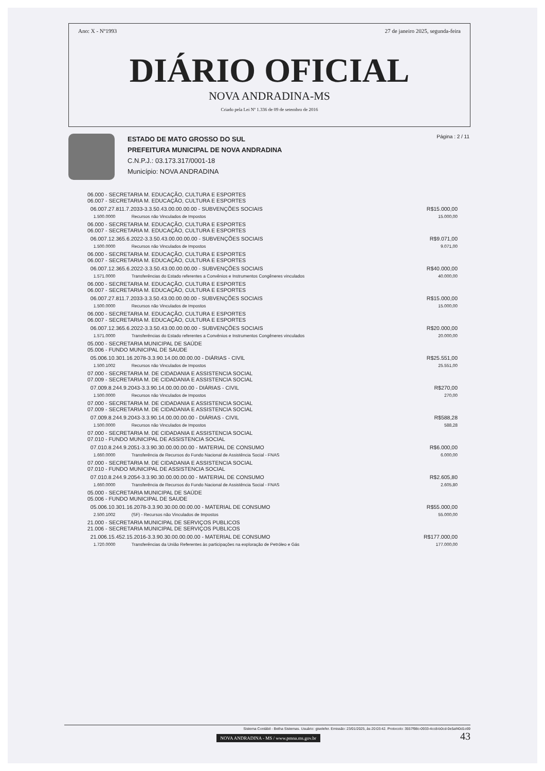Ano: X - Nº1993 27 de janeiro 2025, segunda-feira
DIÁRIO OFICIAL
NOVA ANDRADINA-MS
Criado pela Lei Nº 1.336 de 09 de setembro de 2016
ESTADO DE MATO GROSSO DO SUL
PREFEITURA MUNICIPAL DE NOVA ANDRADINA
C.N.P.J.: 03.173.317/0001-18
Município: NOVA ANDRADINA
Página : 2 / 11
| 06.000 - SECRETARIA M. EDUCAÇÃO, CULTURA E ESPORTES 06.007 - SECRETARIA M. EDUCAÇÃO, CULTURA E ESPORTES | | |
| 06.007.27.811.7.2033-3.3.50.43.00.00.00.00 - SUBVENÇÕES SOCIAIS | | R$15.000,00 |
| 1.500.0000 | Recursos não Vinculados de Impostos | 15.000,00 |
| 06.000 - SECRETARIA M. EDUCAÇÃO, CULTURA E ESPORTES 06.007 - SECRETARIA M. EDUCAÇÃO, CULTURA E ESPORTES | | |
| 06.007.12.365.6.2022-3.3.50.43.00.00.00.00 - SUBVENÇÕES SOCIAIS | | R$9.071,00 |
| 1.500.0000 | Recursos não Vinculados de Impostos | 9.071,00 |
| 06.000 - SECRETARIA M. EDUCAÇÃO, CULTURA E ESPORTES 06.007 - SECRETARIA M. EDUCAÇÃO, CULTURA E ESPORTES | | |
| 06.007.12.365.6.2022-3.3.50.43.00.00.00.00 - SUBVENÇÕES SOCIAIS | | R$40.000,00 |
| 1.571.0000 | Transferências do Estado referentes a Convênios e Instrumentos Congêneres vinculados | 40.000,00 |
| 06.000 - SECRETARIA M. EDUCAÇÃO, CULTURA E ESPORTES 06.007 - SECRETARIA M. EDUCAÇÃO, CULTURA E ESPORTES | | |
| 06.007.27.811.7.2033-3.3.50.43.00.00.00.00 - SUBVENÇÕES SOCIAIS | | R$15.000,00 |
| 1.500.0000 | Recursos não Vinculados de Impostos | 15.000,00 |
| 06.000 - SECRETARIA M. EDUCAÇÃO, CULTURA E ESPORTES 06.007 - SECRETARIA M. EDUCAÇÃO, CULTURA E ESPORTES | | |
| 06.007.12.365.6.2022-3.3.50.43.00.00.00.00 - SUBVENÇÕES SOCIAIS | | R$20.000,00 |
| 1.571.0000 | Transferências do Estado referentes a Convênios e Instrumentos Congêneres vinculados | 20.000,00 |
| 05.000 - SECRETARIA MUNICIPAL DE SAÚDE 05.006 - FUNDO MUNICIPAL DE SAUDE | | |
| 05.006.10.301.16.2078-3.3.90.14.00.00.00.00 - DIÁRIAS - CIVIL | | R$25.551,00 |
| 1.500.1002 | Recursos não Vinculados de Impostos | 25.551,00 |
| 07.000 - SECRETARIA M. DE CIDADANIA E ASSISTENCIA SOCIAL 07.009 - SECRETARIA M. DE CIDADANIA E ASSISTENCIA SOCIAL | | |
| 07.009.8.244.9.2043-3.3.90.14.00.00.00.00 - DIÁRIAS - CIVIL | | R$270,00 |
| 1.500.0000 | Recursos não Vinculados de Impostos | 270,00 |
| 07.000 - SECRETARIA M. DE CIDADANIA E ASSISTENCIA SOCIAL 07.009 - SECRETARIA M. DE CIDADANIA E ASSISTENCIA SOCIAL | | |
| 07.009.8.244.9.2043-3.3.90.14.00.00.00.00 - DIÁRIAS - CIVIL | | R$588,28 |
| 1.500.0000 | Recursos não Vinculados de Impostos | 588,28 |
| 07.000 - SECRETARIA M. DE CIDADANIA E ASSISTENCIA SOCIAL 07.010 - FUNDO MUNICIPAL DE ASSISTENCIA SOCIAL | | |
| 07.010.8.244.9.2051-3.3.90.30.00.00.00.00 - MATERIAL DE CONSUMO | | R$6.000,00 |
| 1.660.0000 | Transferência de Recursos do Fundo Nacional de Assistência Social - FNAS | 6.000,00 |
| 07.000 - SECRETARIA M. DE CIDADANIA E ASSISTENCIA SOCIAL 07.010 - FUNDO MUNICIPAL DE ASSISTENCIA SOCIAL | | |
| 07.010.8.244.9.2054-3.3.90.30.00.00.00.00 - MATERIAL DE CONSUMO | | R$2.605,80 |
| 1.660.0000 | Transferência de Recursos do Fundo Nacional de Assistência Social - FNAS | 2.605,80 |
| 05.000 - SECRETARIA MUNICIPAL DE SAÚDE 05.006 - FUNDO MUNICIPAL DE SAUDE | | |
| 05.006.10.301.16.2078-3.3.90.30.00.00.00.00 - MATERIAL DE CONSUMO | | R$55.000,00 |
| 2.500.1002 | (SF) - Recursos não Vinculados de Impostos | 55.000,00 |
| 21.000 - SECRETARIA MUNICIPAL DE SERVIÇOS PUBLICOS 21.006 - SECRETARIA MUNICIPAL DE SERVIÇOS PUBLICOS | | |
| 21.006.15.452.15.2016-3.3.90.30.00.00.00.00 - MATERIAL DE CONSUMO | | R$177.000,00 |
| 1.720.0000 | Transferências da União Referentes às participações na exploração de Petróleo e Gás | 177.000,00 |
Sistema Contábil - Betha Sistemas. Usuário: giselefer. Emissão: 23/01/2025, às 20:03:42. Protocolo: 3557f98c-0933-4cc8-b0cd-0e5af40d1c69
NOVA ANDRADINA - MS / www.pmna.ms.gov.br 43